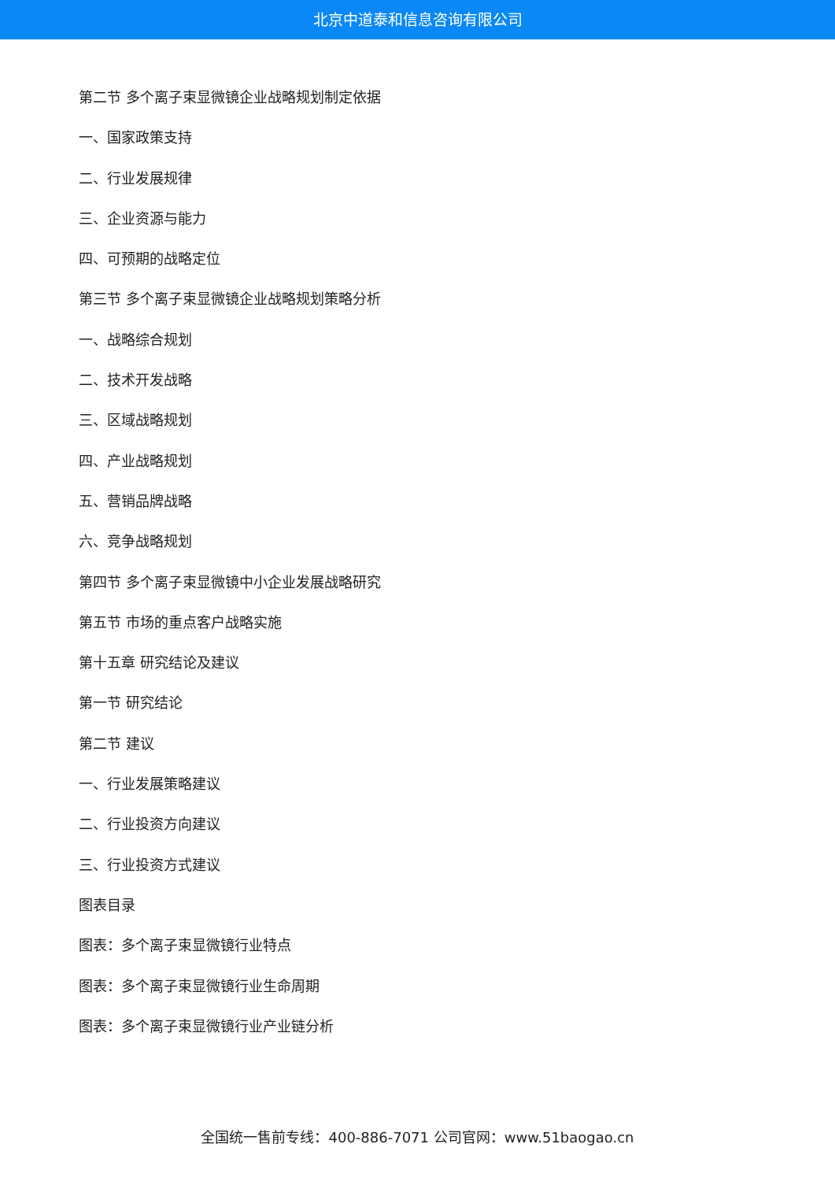北京中道泰和信息咨询有限公司
第二节 多个离子束显微镜企业战略规划制定依据
一、国家政策支持
二、行业发展规律
三、企业资源与能力
四、可预期的战略定位
第三节 多个离子束显微镜企业战略规划策略分析
一、战略综合规划
二、技术开发战略
三、区域战略规划
四、产业战略规划
五、营销品牌战略
六、竞争战略规划
第四节 多个离子束显微镜中小企业发展战略研究
第五节 市场的重点客户战略实施
第十五章 研究结论及建议
第一节 研究结论
第二节 建议
一、行业发展策略建议
二、行业投资方向建议
三、行业投资方式建议
图表目录
图表：多个离子束显微镜行业特点
图表：多个离子束显微镜行业生命周期
图表：多个离子束显微镜行业产业链分析
全国统一售前专线：400-886-7071 公司官网：www.51baogao.cn